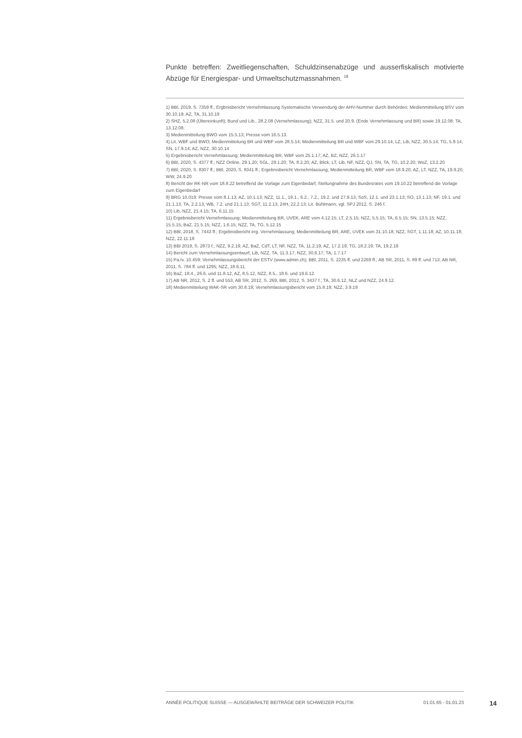Punkte betreffen: Zweitliegenschaften, Schuldzinsenabzüge und ausserfiskalisch motivierte Abzüge für Energiespar- und Umweltschutzmassnahmen. <sup>18</sup>
1) BBl, 2019, S. 7359 ff.; Ergbnisbericht Vernehmlassung Systematische Verwendung der AHV-Nummer durch Behörden; Medienmitteilung BSV vom 30.10.19; AZ, TA, 31.10.19
2) SHZ, 5.2.08 (Übereinkunft); Bund und Lib., 28.2.08 (Vernehmlassung); NZZ, 31.5. und 20.9. (Ende Vernehmlassung und BR) sowie 19.12.08; TA, 13.12.08.
3) Medienmitteilung BWO vom 15.5.13; Presse vom 16.5.13.
4) Lit. WBF und BWO; Medienmitteilung BR und WBF vom 28.5.14; Medienmitteilung BR und WBF vom 29.10.14; LZ, Lib, NZZ, 30.5.14; TG, 5.9.14; SN, 17.9.14; AZ, NZZ, 30.10.14
5) Ergebnisbericht Vernehmlassung; Medienmitteilung BR, WBF vom 25.1.17; AZ, BZ, NZZ, 26.1.17
6) BBl, 2020, S. 4377 ff.; NZZ Online, 29.1.20; SGL, 29.1.20; TA, 8.2.20; AZ, Blick, LT, Lib, NF, NZZ, QJ, SN, TA, TG, 10.2.20; WoZ, 13.2.20
7) BBl, 2020, S. 8307 ff.; BBl, 2020, S. 8341 ff.; Ergebnisbericht Vernehmlassung; Medienmitteilung BR, WBF vom 18.9.20; AZ, LT, NZZ, TA, 19.9.20; WW, 24.9.20
8) Bericht der RK-NR vom 18.8.22 betreffend die Vorlage zum Eigenbedarf; Stellungnahme des Bundesrates vom 19.10.22 betreffend die Vorlage zum Eigenbedarf
9) BRG 10.019: Presse vom 8.1.13; AZ, 10.1.13; NZZ, 11.1., 19.1., 6.2., 7.2., 19.2. und 27.9.13; SoS, 12.1. und 23.1.13; SO, 13.1.13; NF, 19.1. und 21.1.13; TA, 2.2.13; WB, 7.2. und 21.1.13; SGT, 11.2.13; 24H, 22.2.13; Lit. Bühlmann; vgl. SPJ 2012, S. 246 f.
10) Lib, NZZ, 21.4.15; TA, 6.11.15
11) Ergebnisbericht Vernehmlassung; Medienmitteilung BR, UVEK, ARE vom 4.12.15; LT, 2.5.15; NZZ, 5.5.15; TA, 6.5.15; SN, 13.5.15; NZZ, 15.5.15; BaZ, 21.5.15; NZZ, 1.6.15; NZZ, TA, TG, 5.12.15
12) BBl, 2018, S. 7443 ff.; Ergebnisbericht erg. Vernehmlassung; Medienmitteilung BR, ARE, UVEK vom 31.10.18; NZZ, SGT, 1.11.18; AZ, 10.11.18; NZZ, 22.11.18
13) BBl 2019, S. 2873 f.; NZZ, 9.2.19; AZ, BaZ, CdT, LT, NF, NZZ, TA, 11.2.19; AZ, 17.2.19; TG, 18.2.19; TA, 19.2.19
14) Bericht zum Vernehmlassungsentwurf; Lib, NZZ, TA, 11.3.17; NZZ, 30.6.17; TA, 1.7.17
15) Pa.Iv. 10.459: Vernehmlassungsbericht der ESTV (www.admin.ch); BBl, 2011, S. 2235 ff. und 2269 ff.; AB SR, 2011, S. 89 ff. und 713; AB NR, 2011, S. 784 ff. und 1295; NZZ, 18.6.11.
16) BaZ, 18.4., 26.6. und 11.8.12, AZ, 8.5.12, NZZ, 8.5., 18.6. und 19.6.12.
17) AB NR, 2012, S. 2 ff. und 553, AB SR, 2012, S. 269, BBl, 2012, S. 3437 f.; TA, 30.6.12, NLZ und NZZ, 24.9.12.
18) Medienmitteilung WAK-SR vom 30.8.19; Vernehmlassungsbericht vom 15.8.19; NZZ, 3.9.19
ANNÉE POLITIQUE SUISSE — AUSGEWÄHLTE BEITRÄGE DER SCHWEIZER POLITIK 01.01.65 - 01.01.23
14